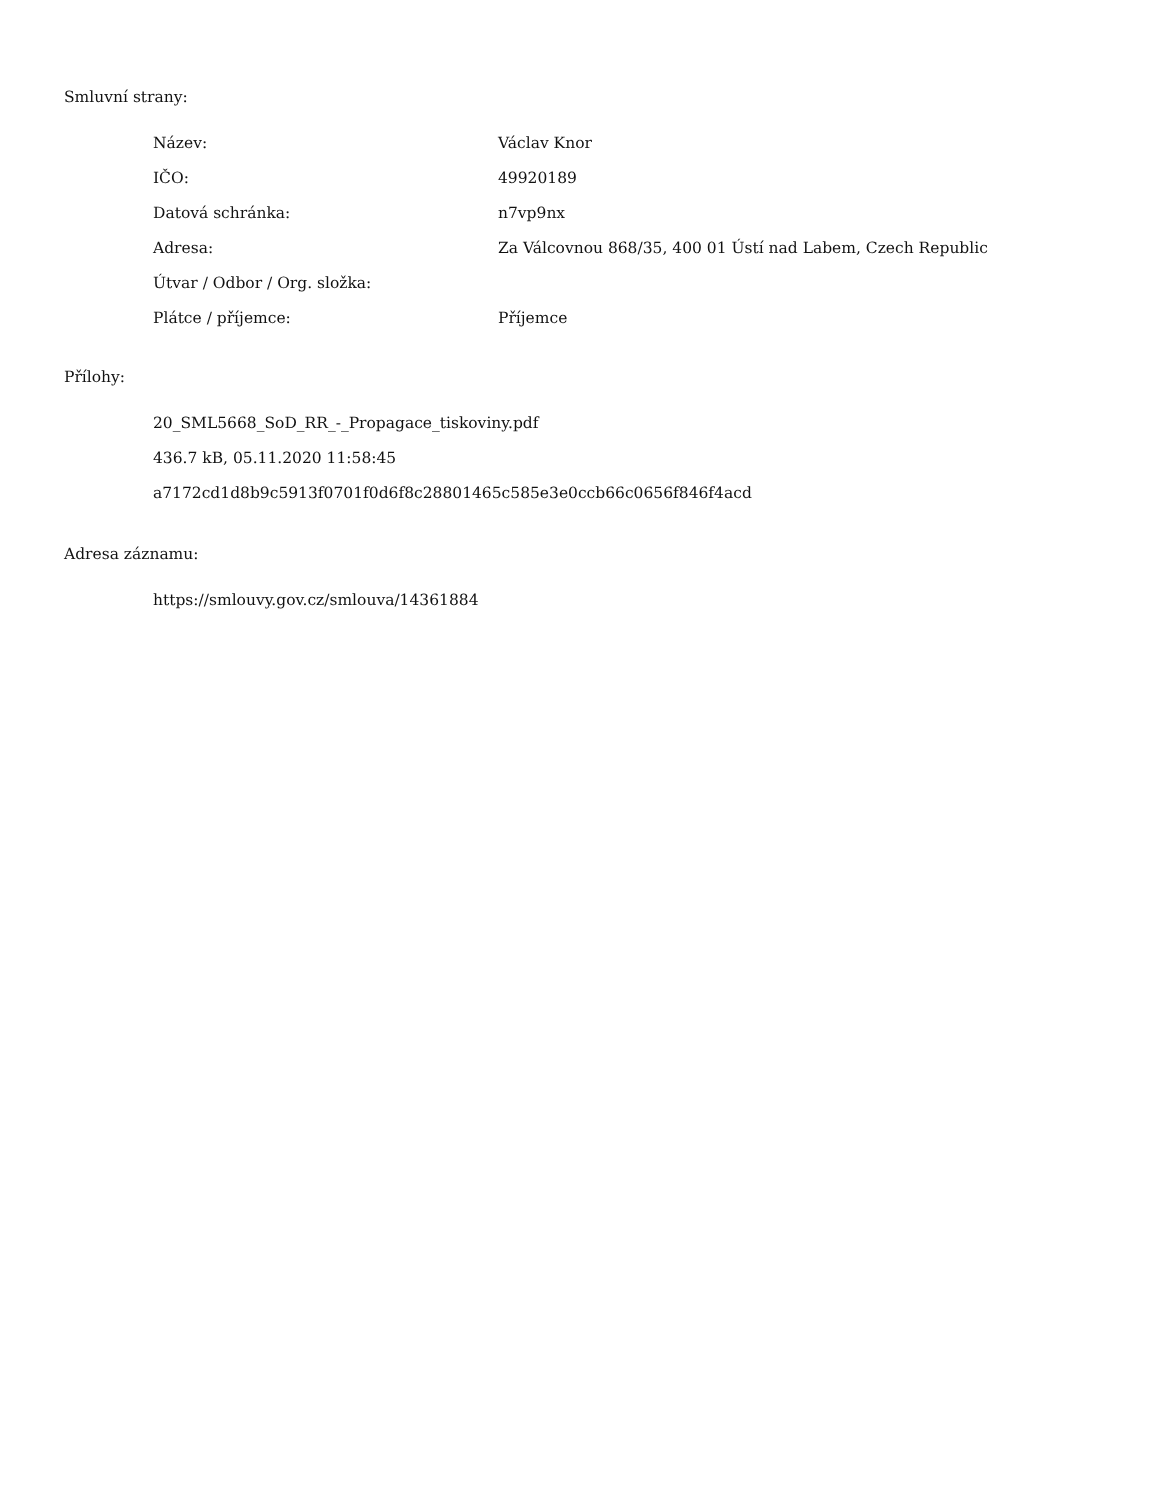Smluvní strany:
| Název: | Václav Knor |
| IČO: | 49920189 |
| Datová schránka: | n7vp9nx |
| Adresa: | Za Válcovnou 868/35, 400 01 Ústí nad Labem, Czech Republic |
| Útvar / Odbor / Org. složka: | |
| Plátce / příjemce: | Příjemce |
Přílohy:
20_SML5668_SoD_RR_-_Propagace_tiskoviny.pdf
436.7 kB, 05.11.2020 11:58:45
a7172cd1d8b9c5913f0701f0d6f8c28801465c585e3e0ccb66c0656f846f4acd
Adresa záznamu:
https://smlouvy.gov.cz/smlouva/14361884